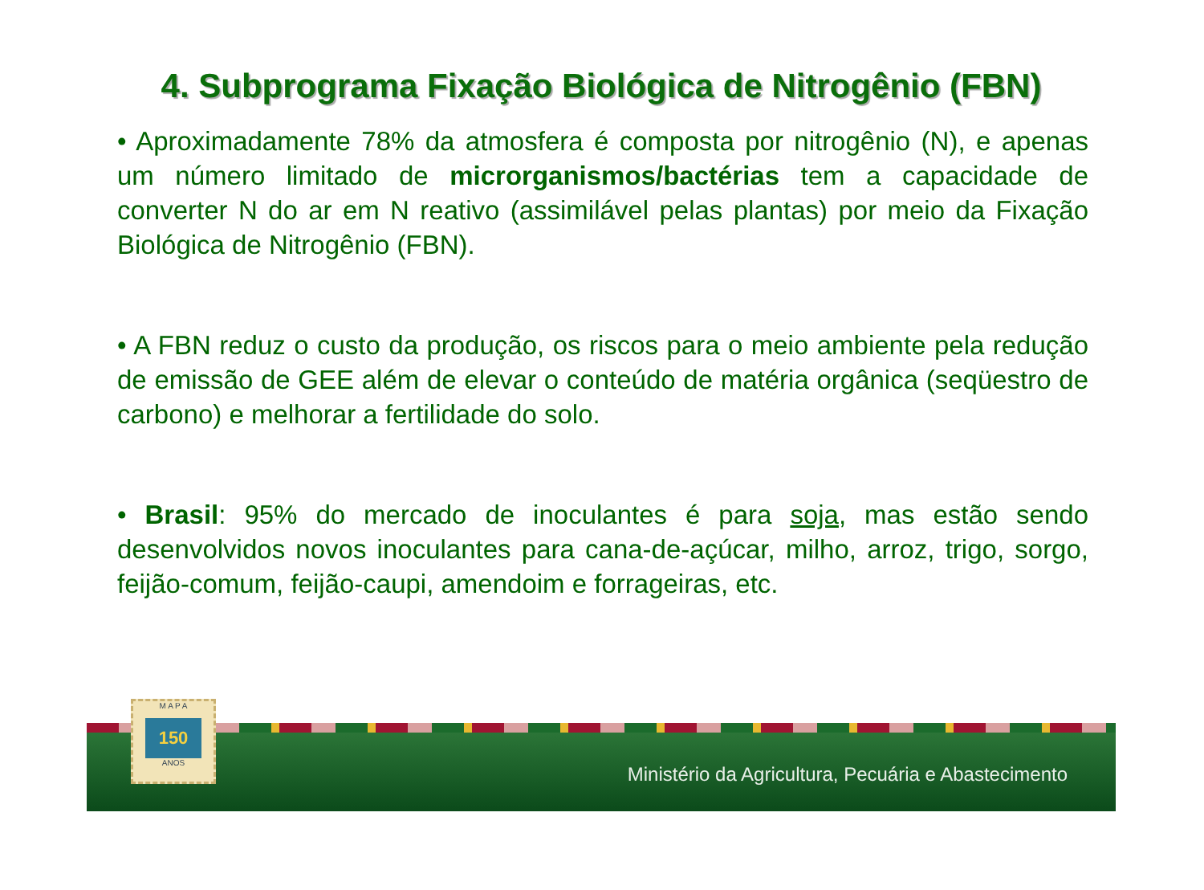4. Subprograma Fixação Biológica de Nitrogênio (FBN)
• Aproximadamente 78% da atmosfera é composta por nitrogênio (N), e apenas um número limitado de microrganismos/bactérias tem a capacidade de converter N do ar em N reativo (assimilável pelas plantas) por meio da Fixação Biológica de Nitrogênio (FBN).
• A FBN reduz o custo da produção, os riscos para o meio ambiente pela redução de emissão de GEE além de elevar o conteúdo de matéria orgânica (seqüestro de carbono) e melhorar a fertilidade do solo.
• Brasil: 95% do mercado de inoculantes é para soja, mas estão sendo desenvolvidos novos inoculantes para cana-de-açúcar, milho, arroz, trigo, sorgo, feijão-comum, feijão-caupi, amendoim e forrageiras, etc.
M A P A
150
ANOS
Ministério da Agricultura, Pecuária e Abastecimento